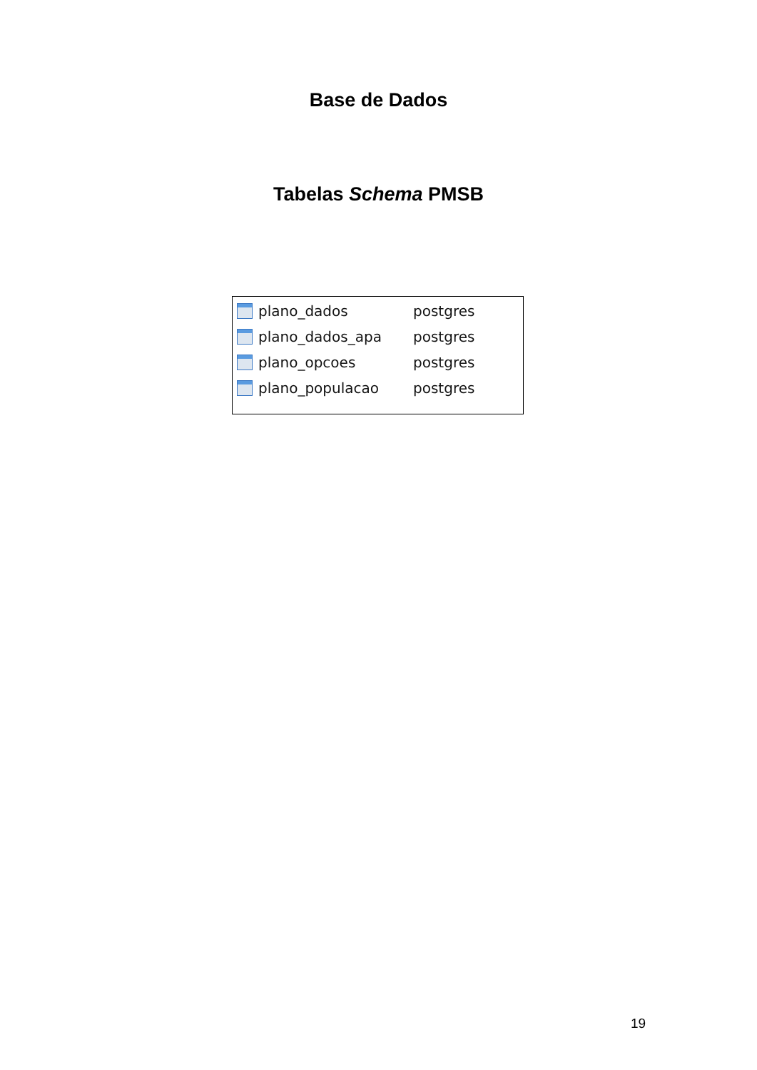Base de Dados
Tabelas Schema PMSB
plano_dados postgres
plano_dados_apa postgres
plano_opcoes postgres
plano_populacao postgres
19